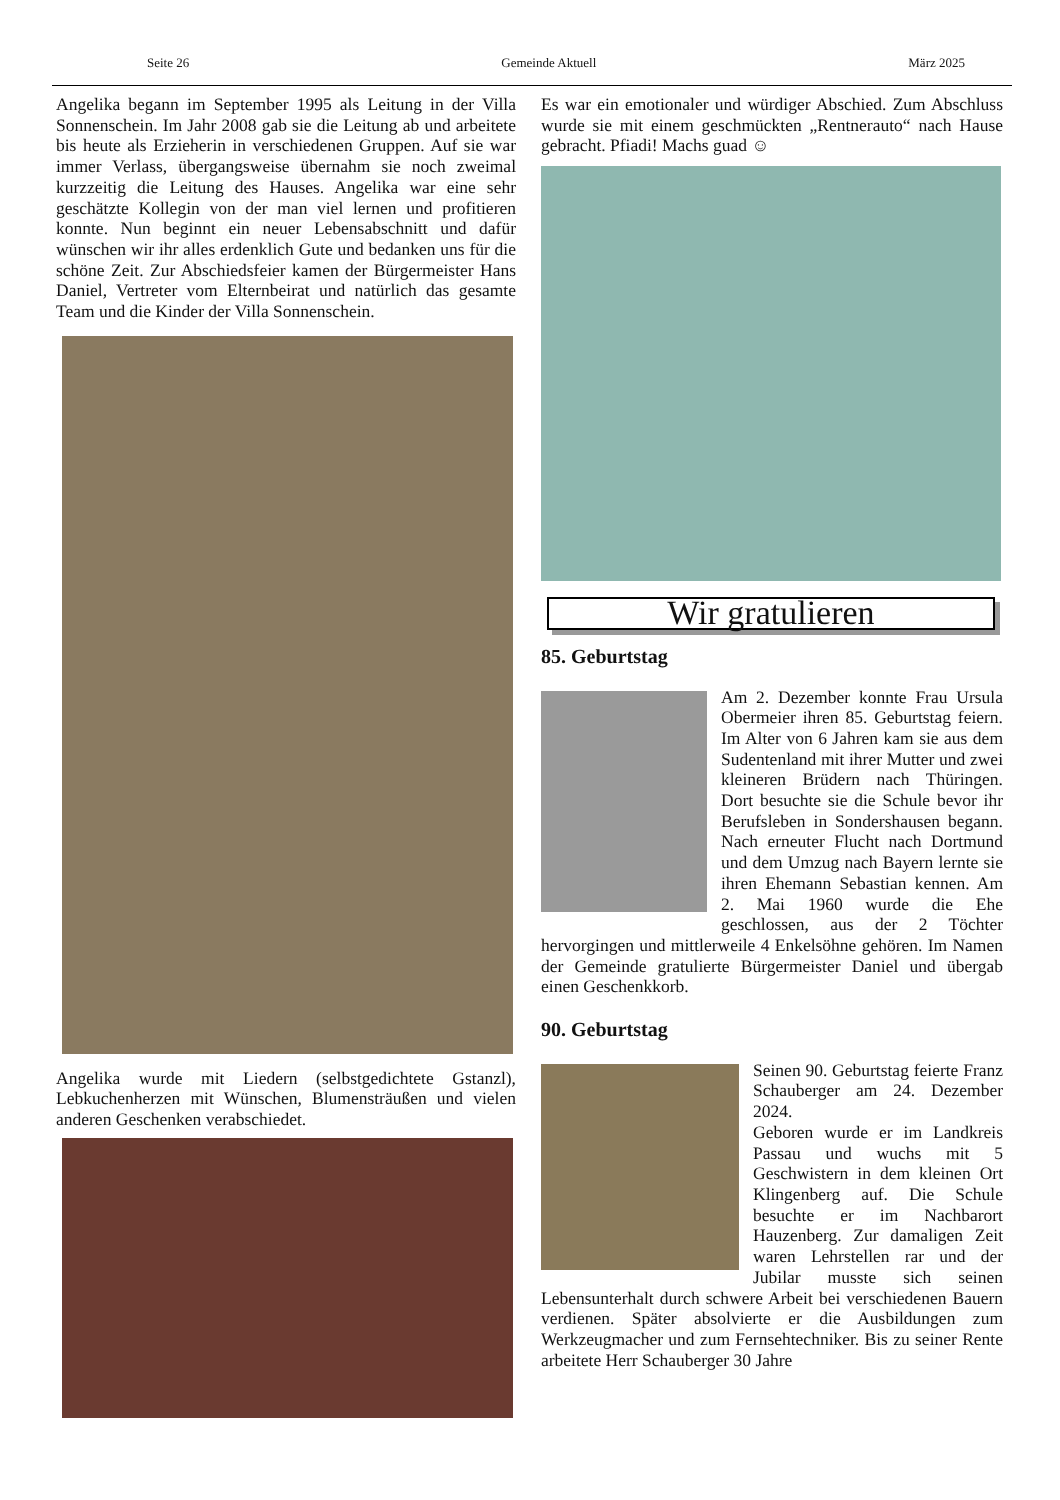Seite 26 Gemeinde Aktuell März 2025
Angelika begann im September 1995 als Leitung in der Villa Sonnenschein. Im Jahr 2008 gab sie die Leitung ab und arbeitete bis heute als Erzieherin in verschiedenen Gruppen. Auf sie war immer Verlass, übergangsweise übernahm sie noch zweimal kurzzeitig die Leitung des Hauses. Angelika war eine sehr geschätzte Kollegin von der man viel lernen und profitieren konnte. Nun beginnt ein neuer Lebensabschnitt und dafür wünschen wir ihr alles erdenklich Gute und bedanken uns für die schöne Zeit. Zur Abschiedsfeier kamen der Bürgermeister Hans Daniel, Vertreter vom Elternbeirat und natürlich das gesamte Team und die Kinder der Villa Sonnenschein.
Angelika wurde mit Liedern (selbstgedichtete Gstanzl), Lebkuchenherzen mit Wünschen, Blumensträußen und vielen anderen Geschenken verabschiedet.
Es war ein emotionaler und würdiger Abschied. Zum Abschluss wurde sie mit einem geschmückten „Rentnerauto“ nach Hause gebracht. Pfiadi! Machs guad ☺
Wir gratulieren
85. Geburtstag
Am 2. Dezember konnte Frau Ursula Obermeier ihren 85. Geburtstag feiern. Im Alter von 6 Jahren kam sie aus dem Sudentenland mit ihrer Mutter und zwei kleineren Brüdern nach Thüringen. Dort besuchte sie die Schule bevor ihr Berufsleben in Sondershausen begann. Nach erneuter Flucht nach Dortmund und dem Umzug nach Bayern lernte sie ihren Ehemann Sebastian kennen. Am 2. Mai 1960 wurde die Ehe geschlossen, aus der 2 Töchter hervorgingen und mittlerweile 4 Enkelsöhne gehören. Im Namen der Gemeinde gratulierte Bürgermeister Daniel und übergab einen Geschenkkorb.
90. Geburtstag
Seinen 90. Geburtstag feierte Franz Schauberger am 24. Dezember 2024.
Geboren wurde er im Landkreis Passau und wuchs mit 5 Geschwistern in dem kleinen Ort Klingenberg auf. Die Schule besuchte er im Nachbarort Hauzenberg. Zur damaligen Zeit waren Lehrstellen rar und der Jubilar musste sich seinen Lebensunterhalt durch schwere Arbeit bei verschiedenen Bauern verdienen. Später absolvierte er die Ausbildungen zum Werkzeugmacher und zum Fernsehtechniker. Bis zu seiner Rente arbeitete Herr Schauberger 30 Jahre